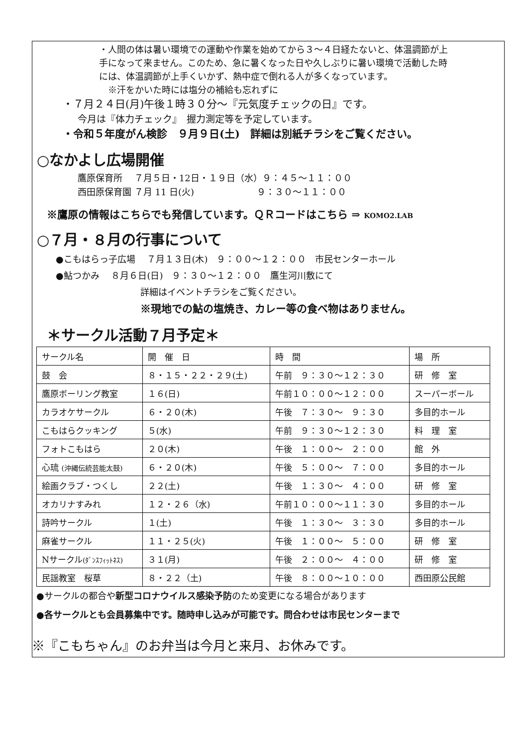・人間の体は暑い環境での運動や作業を始めてから３～４日経たないと、体温調節が上手になって来ません。このため、急に暑くなった日や久しぶりに暑い環境で活動した時には、体温調節が上手くいかず、熱中症で倒れる人が多くなっています。
　※汗をかいた時には塩分の補給も忘れずに
・７月２４日(月)午後１時３０分～『元気度チェックの日』です。
今月は『体力チェック』　握力測定等を予定しています。
・令和５年度がん検診　９月９日(土)　詳細は別紙チラシをご覧ください。
○なかよし広場開催
鷹原保育所　 ７月５日・12日・１９日（水）９：４５～１１：００
西田原保育園 ７月 11 日(火)　　　　　　　９：３０～１１：００
※鷹原の情報はこちらでも発信しています。ＱＲコードはこちら ⇒ KOMO2.LAB
○７月・８月の行事について
●こもはらっ子広場　 ７月１３日(木)　９：００～１２：００　市民センターホール
●鮎つかみ　 ８月６日(日)　９：３０～１２：００　鷹生河川敷にて
詳細はイベントチラシをご覧ください。
※現地での鮎の塩焼き、カレー等の食べ物はありません。
＊サークル活動７月予定＊
| サークル名 | 開 催 日 | 時 間 | 場 所 |
| --- | --- | --- | --- |
| 鼓 会 | ８・１５・２２・２９(土) | 午前 ９：３０～１２：３０ | 研 修 室 |
| 鷹原ボーリング教室 | １６(日) | 午前１０：００～１２：００ | スーパーボール |
| カラオケサークル | ６・２０(木) | 午後 ７：３０～ ９：３０ | 多目的ホール |
| こもはらクッキング | ５(水) | 午前 ９：３０～１２：３０ | 料 理 室 |
| フォトこもはら | ２０(木) | 午後 １：００～ ２：００ | 館 外 |
| 心琉 (沖縄伝統芸能太鼓) | ６・２０(木) | 午後 ５：００～ ７：００ | 多目的ホール |
| 絵画クラブ・つくし | ２２(土) | 午後 １：３０～ ４：００ | 研 修 室 |
| オカリナすみれ | １２・２６（水) | 午前１０：００～１１：３０ | 多目的ホール |
| 詩吟サークル | １(土) | 午後 １：３０～ ３：３０ | 多目的ホール |
| 麻雀サークル | １１・２５(火) | 午後 １：００～ ５：００ | 研 修 室 |
| Nサークル (ﾀﾞﾝｽﾌｨｯﾄﾈｽ) | ３１(月) | 午後 ２：００～ ４：００ | 研 修 室 |
| 民謡教室 桜草 | ８・２２（土) | 午後 ８：００～１０：００ | 西田原公民館 |
●サークルの都合や新型コロナウイルス感染予防のため変更になる場合があります
●各サークルとも会員募集中です。随時申し込みが可能です。問合わせは市民センターまで
※『こもちゃん』のお弁当は今月と来月、お休みです。